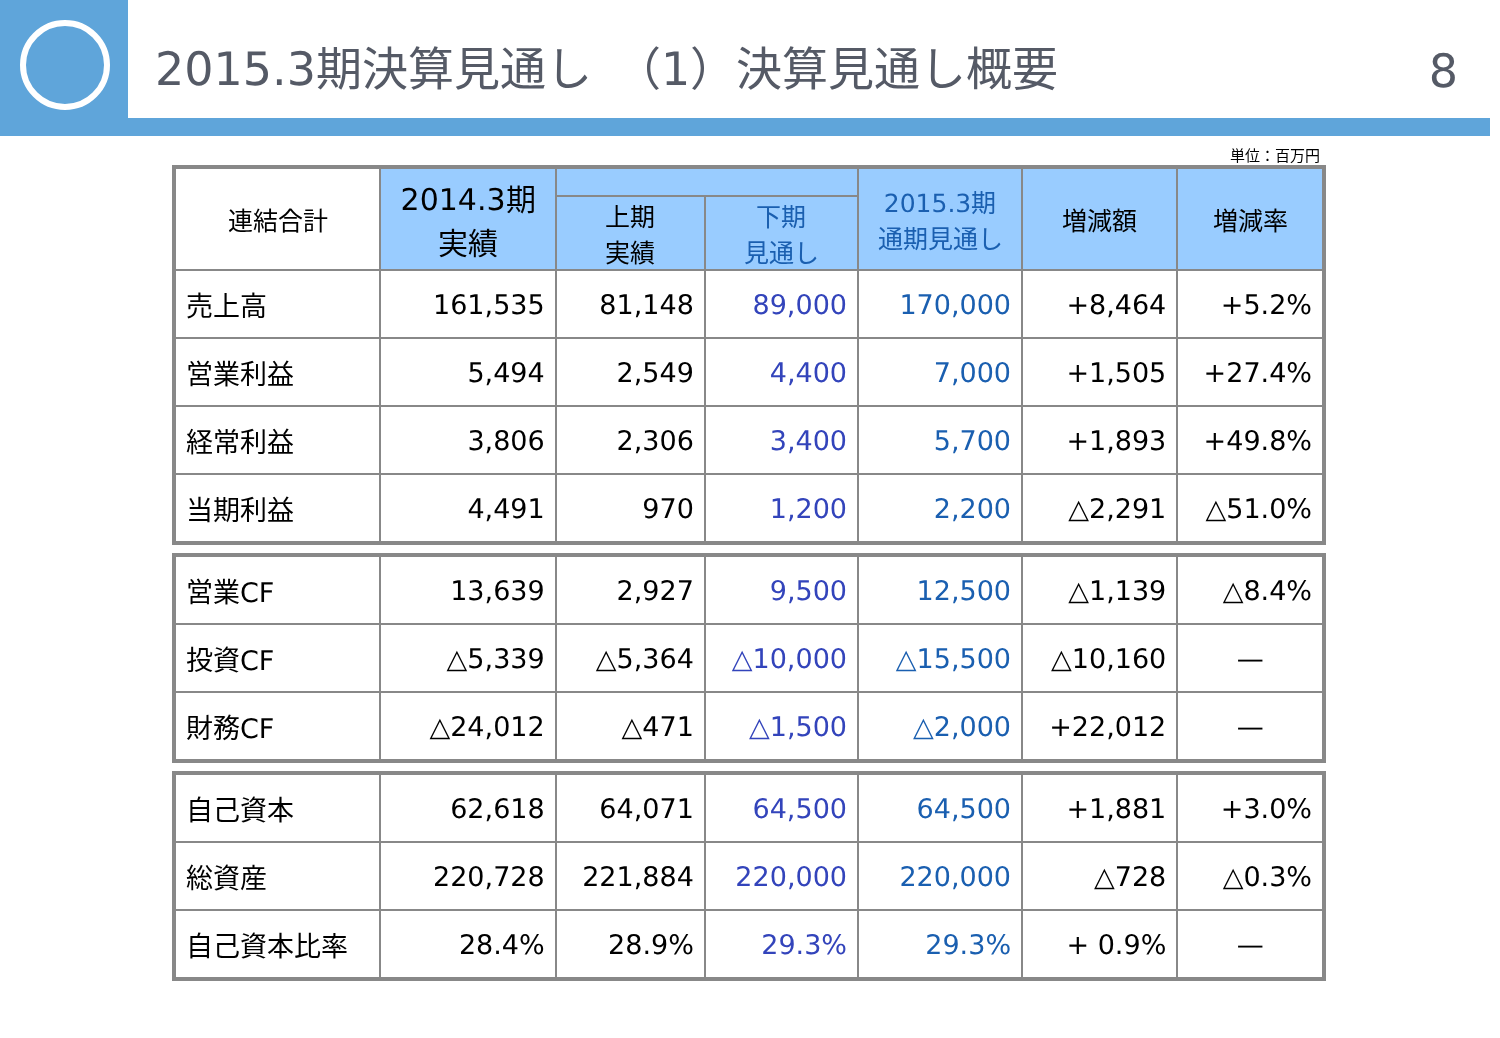2015.3期決算見通し　（1）決算見通し概要 8
単位：百万円
| 連結合計 | 2014.3期 実績 | | | 2015.3期 通期見通し | 増減額 | 増減率 |
| --- | --- | --- | --- | --- | --- | --- |
| | | 上期 実績 | 下期 見通し | | | |
| 売上高 | 161,535 | 81,148 | 89,000 | 170,000 | +8,464 | +5.2% |
| 営業利益 | 5,494 | 2,549 | 4,400 | 7,000 | +1,505 | +27.4% |
| 経常利益 | 3,806 | 2,306 | 3,400 | 5,700 | +1,893 | +49.8% |
| 当期利益 | 4,491 | 970 | 1,200 | 2,200 | △2,291 | △51.0% |
| 営業CF | 13,639 | 2,927 | 9,500 | 12,500 | △1,139 | △8.4% |
| 投資CF | △5,339 | △5,364 | △10,000 | △15,500 | △10,160 | — |
| 財務CF | △24,012 | △471 | △1,500 | △2,000 | +22,012 | — |
| 自己資本 | 62,618 | 64,071 | 64,500 | 64,500 | +1,881 | +3.0% |
| 総資産 | 220,728 | 221,884 | 220,000 | 220,000 | △728 | △0.3% |
| 自己資本比率 | 28.4% | 28.9% | 29.3% | 29.3% | + 0.9% | — |